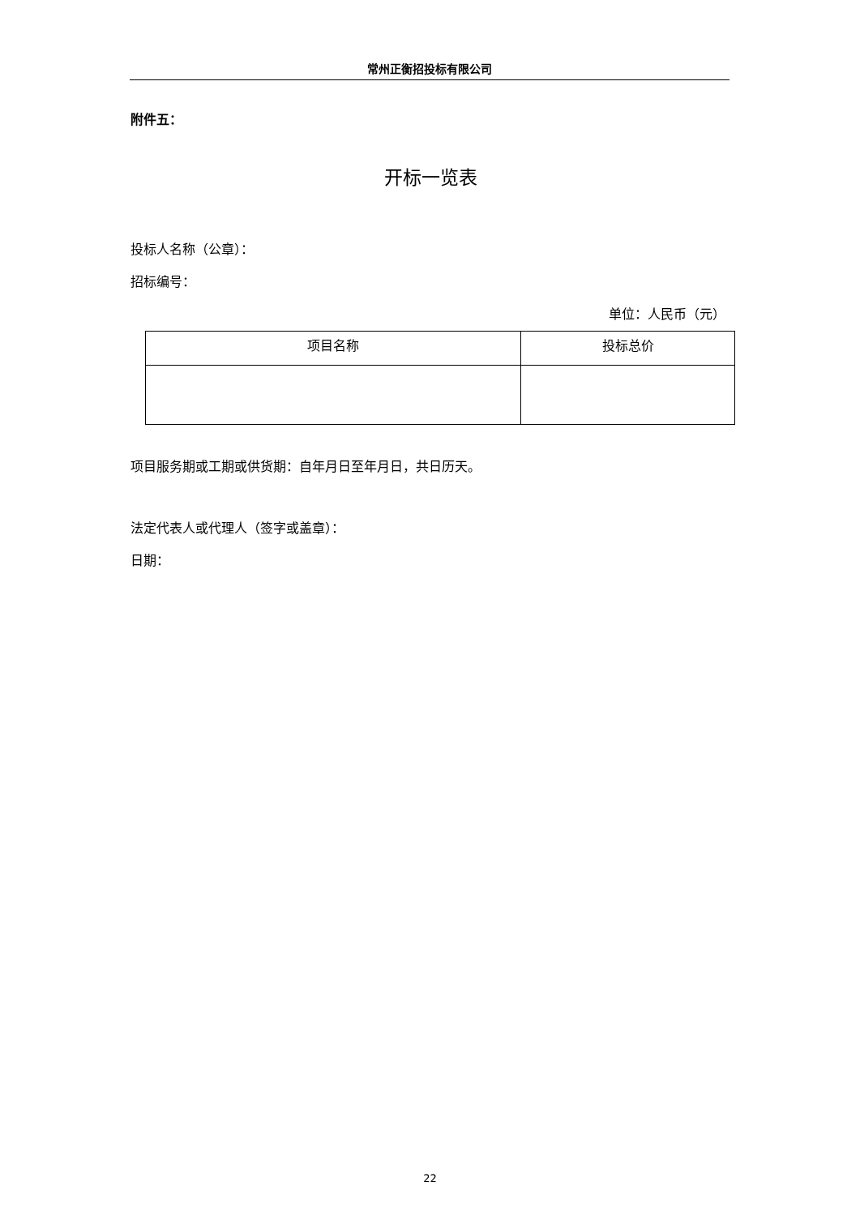常州正衡招投标有限公司
附件五：
开标一览表
投标人名称（公章）：
招标编号：
单位：人民币（元）
| 项目名称 | 投标总价 |
| --- | --- |
项目服务期或工期或供货期：自年月日至年月日，共日历天。
法定代表人或代理人（签字或盖章）：
日期：
22